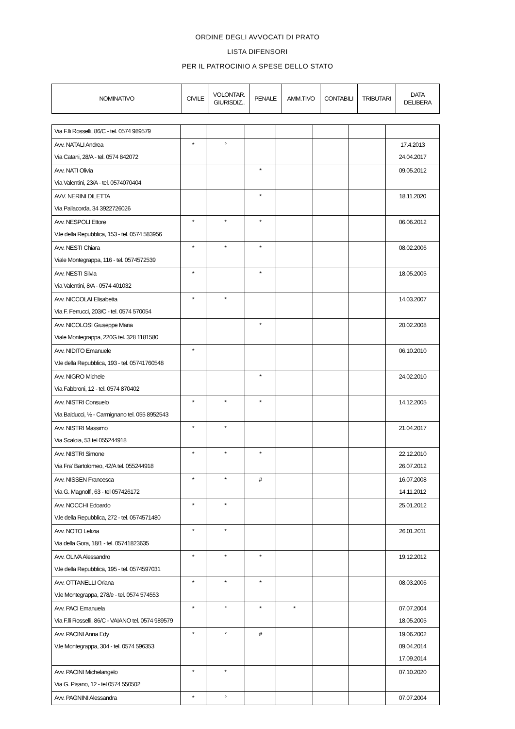ORDINE DEGLI AVVOCATI DI PRATO
LISTA DIFENSORI
PER IL PATROCINIO A SPESE DELLO STATO
| NOMINATIVO | CIVILE | VOLONTAR. GIURISDIZ.. | PENALE | AMM.TIVO | CONTABILI | TRIBUTARI | DATA DELIBERA |
| --- | --- | --- | --- | --- | --- | --- | --- |
| Via F.lli Rosselli, 86/C - tel. 0574 989579 | | | | | | | |
| Avv. NATALI Andrea Via Catani, 28/A - tel. 0574 842072 | * | ° | | | | | 17.4.2013 24.04.2017 |
| Avv. NATI Olivia Via Valentini, 23/A - tel. 0574070404 | | | * | | | | 09.05.2012 |
| AVV. NERINI DILETTA Via Pallacorda, 34 3922726026 | | | * | | | | 18.11.2020 |
| Avv. NESPOLI Ettore V.le della Repubblica, 153 - tel. 0574 583956 | * | * | * | | | | 06.06.2012 |
| Avv. NESTI Chiara Viale Montegrappa, 116 - tel. 0574572539 | * | * | * | | | | 08.02.2006 |
| Avv. NESTI Silvia Via Valentini, 8/A - 0574 401032 | * | | * | | | | 18.05.2005 |
| Avv. NICCOLAI Elisabetta Via F. Ferrucci, 203/C - tel. 0574 570054 | * | * | | | | | 14.03.2007 |
| Avv. NICOLOSI Giuseppe Maria Viale Montegrappa, 220G tel. 328 1181580 | | | * | | | | 20.02.2008 |
| Avv. NIDITO Emanuele V.le della Repubblica, 193 - tel. 05741760548 | * | | | | | | 06.10.2010 |
| Avv. NIGRO Michele Via Fabbroni, 12 - tel. 0574 870402 | | | * | | | | 24.02.2010 |
| Avv. NISTRI Consuelo Via Balducci, ½ - Carmignano tel. 055 8952543 | * | * | * | | | | 14.12.2005 |
| Avv. NISTRI Massimo Via Scaloia, 53 tel 055244918 | * | * | | | | | 21.04.2017 |
| Avv. NISTRI Simone Via Fra' Bartolomeo, 42/A tel. 055244918 | * | * | * | | | | 22.12.2010 26.07.2012 |
| Avv. NISSEN Francesca Via G. Magnolfi, 63 - tel 057426172 | * | * | # | | | | 16.07.2008 14.11.2012 |
| Avv. NOCCHI Edoardo V.le della Repubblica, 272 - tel. 0574571480 | * | * | | | | | 25.01.2012 |
| Avv. NOTO Letizia Via della Gora, 18/1 - tel. 05741823635 | * | * | | | | | 26.01.2011 |
| Avv. OLIVA Alessandro V.le della Repubblica, 195 - tel. 0574597031 | * | * | * | | | | 19.12.2012 |
| Avv. OTTANELLI Oriana V.le Montegrappa, 278/e - tel. 0574 574553 | * | * | * | | | | 08.03.2006 |
| Avv. PACI Emanuela Via F.lli Rosselli, 86/C - VAIANO tel. 0574 989579 | * | ° | * | * | | | 07.07.2004 18.05.2005 |
| Avv. PACINI Anna Edy V.le Montegrappa, 304 - tel. 0574 596353 | * | ° | # | | | | 19.06.2002 09.04.2014 17.09.2014 |
| Avv. PACINI Michelangelo Via G. Pisano, 12 - tel 0574 550502 | * | * | | | | | 07.10.2020 |
| Avv. PAGNINI Alessandra | * | ° | | | | | 07.07.2004 |